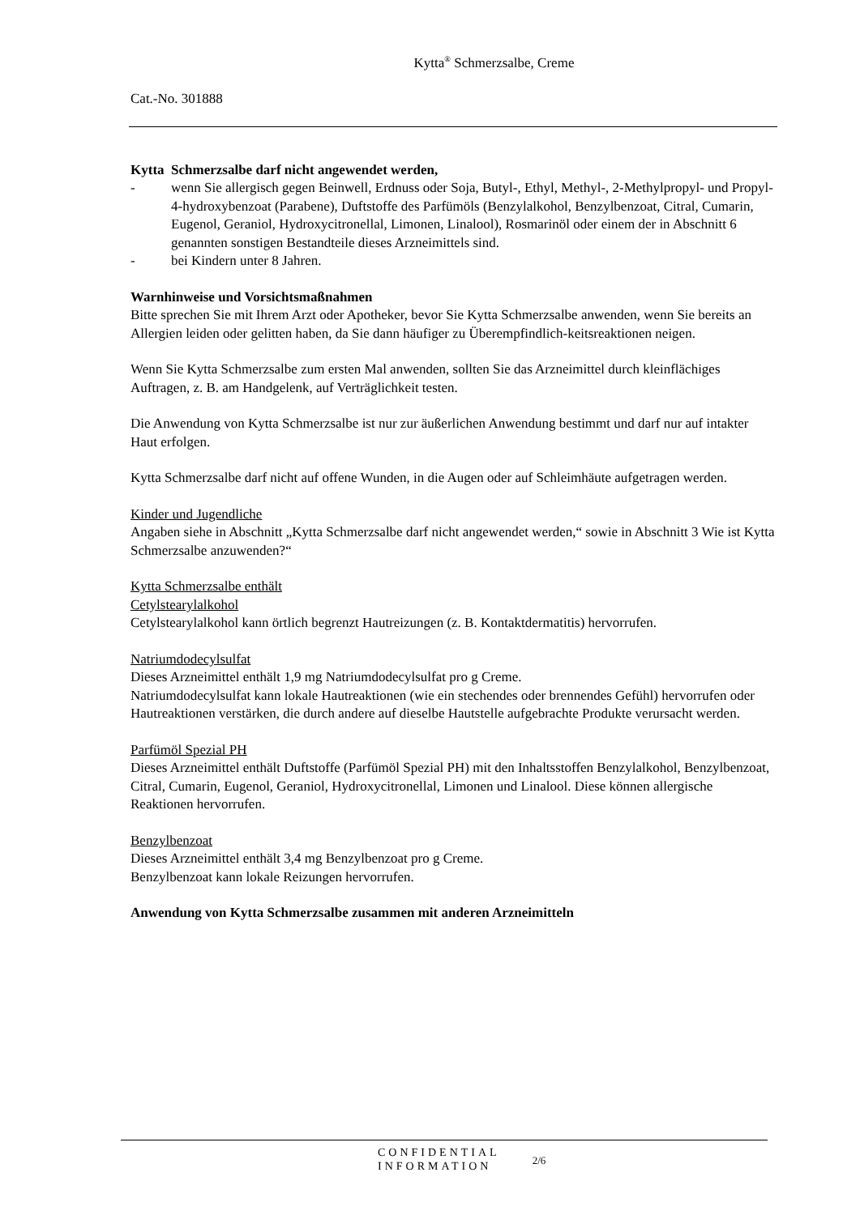Kytta<sup>®</sup> Schmerzsalbe, Creme
Cat.-No. 301888
Kytta Schmerzsalbe darf nicht angewendet werden,
- wenn Sie allergisch gegen Beinwell, Erdnuss oder Soja, Butyl-, Ethyl, Methyl-, 2-Methylpropyl- und Propyl- 4-hydroxybenzoat (Parabene), Duftstoffe des Parfümöls (Benzylalkohol, Benzylbenzoat, Citral, Cumarin, Eugenol, Geraniol, Hydroxycitronellal, Limonen, Linalool), Rosmarinöl oder einem der in Abschnitt 6 genannten sonstigen Bestandteile dieses Arzneimittels sind.
- bei Kindern unter 8 Jahren.
Warnhinweise und Vorsichtsmaßnahmen
Bitte sprechen Sie mit Ihrem Arzt oder Apotheker, bevor Sie Kytta Schmerzsalbe anwenden, wenn Sie bereits an Allergien leiden oder gelitten haben, da Sie dann häufiger zu Überempfindlich-keitsreaktionen neigen.
Wenn Sie Kytta Schmerzsalbe zum ersten Mal anwenden, sollten Sie das Arzneimittel durch kleinflächiges Auftragen, z. B. am Handgelenk, auf Verträglichkeit testen.
Die Anwendung von Kytta Schmerzsalbe ist nur zur äußerlichen Anwendung bestimmt und darf nur auf intakter Haut erfolgen.
Kytta Schmerzsalbe darf nicht auf offene Wunden, in die Augen oder auf Schleimhäute aufgetragen werden.
Kinder und Jugendliche
Angaben siehe in Abschnitt „Kytta Schmerzsalbe darf nicht angewendet werden,“ sowie in Abschnitt 3 Wie ist Kytta Schmerzsalbe anzuwenden?“
Kytta Schmerzsalbe enthält
Cetylstearylalkohol
Cetylstearylalkohol kann örtlich begrenzt Hautreizungen (z. B. Kontaktdermatitis) hervorrufen.
Natriumdodecylsulfat
Dieses Arzneimittel enthält 1,9 mg Natriumdodecylsulfat pro g Creme.
Natriumdodecylsulfat kann lokale Hautreaktionen (wie ein stechendes oder brennendes Gefühl) hervorrufen oder Hautreaktionen verstärken, die durch andere auf dieselbe Hautstelle aufgebrachte Produkte verursacht werden.
Parfümöl Spezial PH
Dieses Arzneimittel enthält Duftstoffe (Parfümöl Spezial PH) mit den Inhaltsstoffen Benzylalkohol, Benzylbenzoat, Citral, Cumarin, Eugenol, Geraniol, Hydroxycitronellal, Limonen und Linalool. Diese können allergische Reaktionen hervorrufen.
Benzylbenzoat
Dieses Arzneimittel enthält 3,4 mg Benzylbenzoat pro g Creme.
Benzylbenzoat kann lokale Reizungen hervorrufen.
Anwendung von Kytta Schmerzsalbe zusammen mit anderen Arzneimitteln
CONFIDENTIAL
INFORMATION
2/6